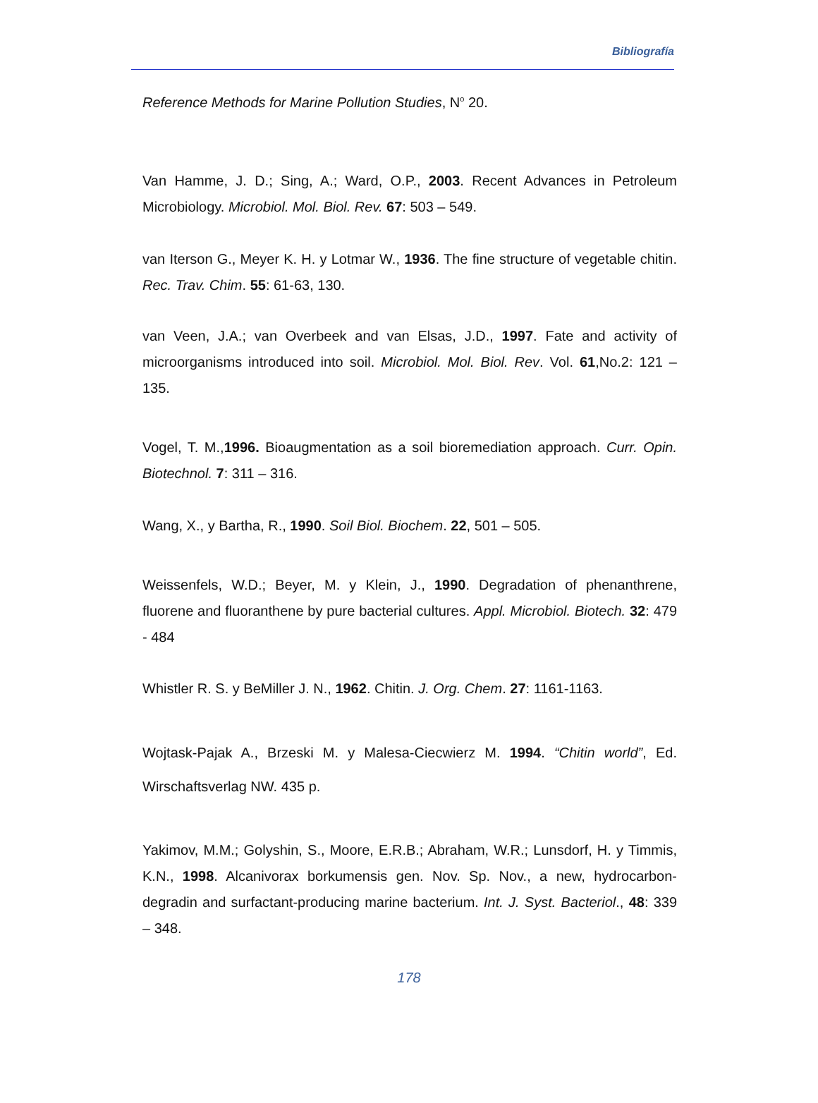Bibliografía
Reference Methods for Marine Pollution Studies, N<sup>o</sup> 20.
Van Hamme, J. D.; Sing, A.; Ward, O.P., 2003. Recent Advances in Petroleum Microbiology. Microbiol. Mol. Biol. Rev. 67: 503 – 549.
van Iterson G., Meyer K. H. y Lotmar W., 1936. The fine structure of vegetable chitin. Rec. Trav. Chim. 55: 61-63, 130.
van Veen, J.A.; van Overbeek and van Elsas, J.D., 1997. Fate and activity of microorganisms introduced into soil. Microbiol. Mol. Biol. Rev. Vol. 61,No.2: 121 – 135.
Vogel, T. M.,1996. Bioaugmentation as a soil bioremediation approach. Curr. Opin. Biotechnol. 7: 311 – 316.
Wang, X., y Bartha, R., 1990. Soil Biol. Biochem. 22, 501 – 505.
Weissenfels, W.D.; Beyer, M. y Klein, J., 1990. Degradation of phenanthrene, fluorene and fluoranthene by pure bacterial cultures. Appl. Microbiol. Biotech. 32: 479 - 484
Whistler R. S. y BeMiller J. N., 1962. Chitin. J. Org. Chem. 27: 1161-1163.
Wojtask-Pajak A., Brzeski M. y Malesa-Ciecwierz M. 1994. “Chitin world”, Ed. Wirschaftsverlag NW. 435 p.
Yakimov, M.M.; Golyshin, S., Moore, E.R.B.; Abraham, W.R.; Lunsdorf, H. y Timmis, K.N., 1998. Alcanivorax borkumensis gen. Nov. Sp. Nov., a new, hydrocarbon-degradin and surfactant-producing marine bacterium. Int. J. Syst. Bacteriol., 48: 339 – 348.
178